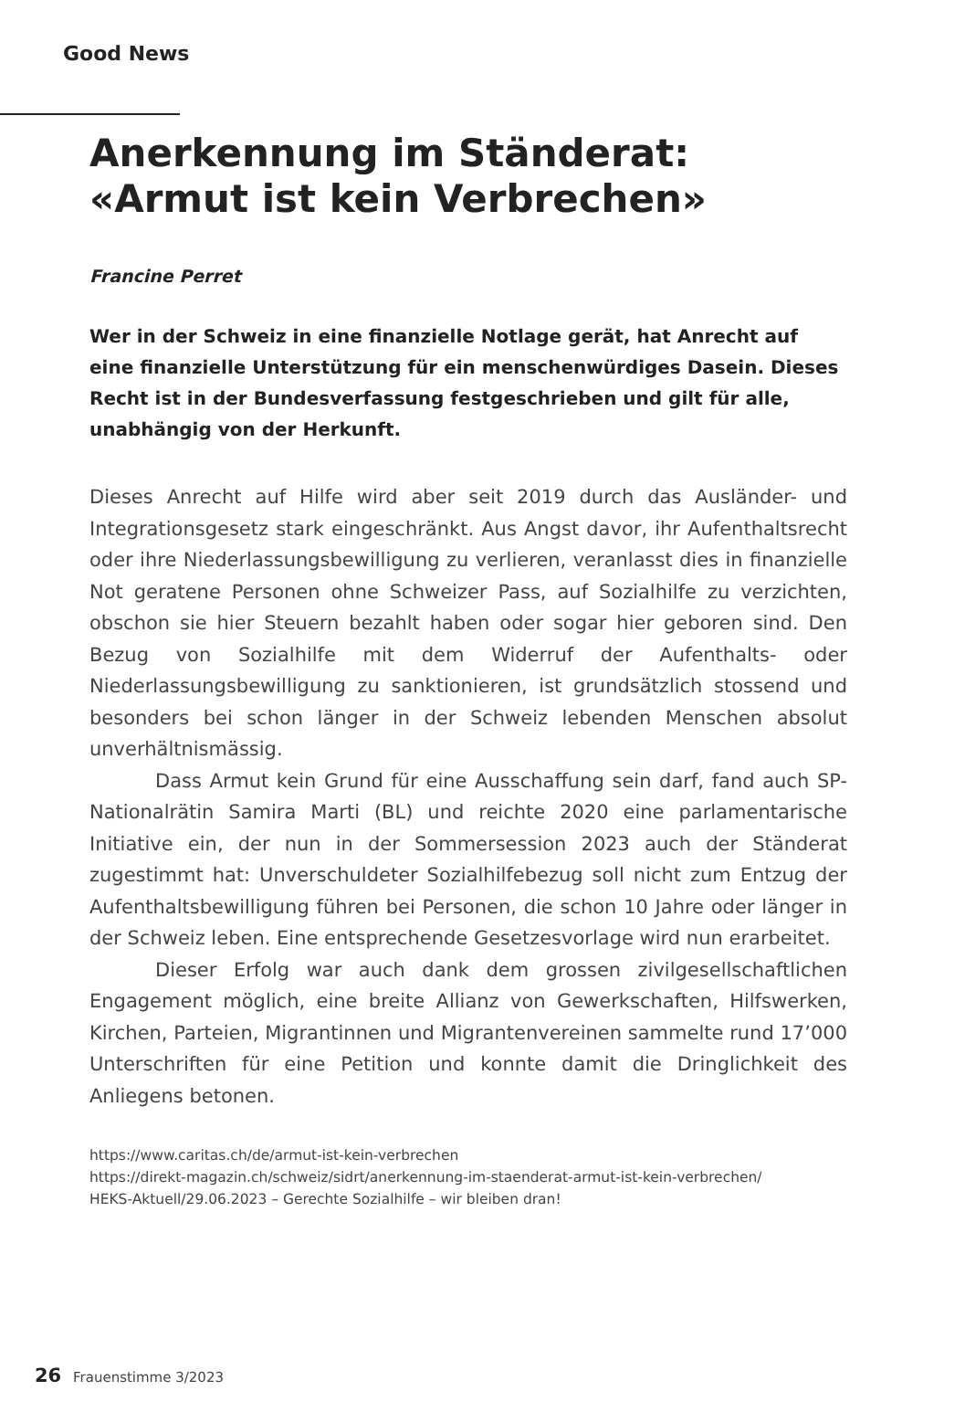Good News
Anerkennung im Ständerat:
«Armut ist kein Verbrechen»
Francine Perret
Wer in der Schweiz in eine finanzielle Notlage gerät, hat Anrecht auf eine finanzielle Unterstützung für ein menschenwürdiges Dasein. Dieses Recht ist in der Bundesverfassung festgeschrieben und gilt für alle, unabhängig von der Herkunft.
Dieses Anrecht auf Hilfe wird aber seit 2019 durch das Ausländer- und Integrationsgesetz stark eingeschränkt. Aus Angst davor, ihr Aufenthaltsrecht oder ihre Niederlassungsbewilligung zu verlieren, veranlasst dies in finanzielle Not geratene Personen ohne Schweizer Pass, auf Sozialhilfe zu verzichten, obschon sie hier Steuern bezahlt haben oder sogar hier geboren sind. Den Bezug von Sozialhilfe mit dem Widerruf der Aufenthalts- oder Niederlassungsbewilligung zu sanktionieren, ist grundsätzlich stossend und besonders bei schon länger in der Schweiz lebenden Menschen absolut unverhältnismässig.
Dass Armut kein Grund für eine Ausschaffung sein darf, fand auch SP-Nationalrätin Samira Marti (BL) und reichte 2020 eine parlamentarische Initiative ein, der nun in der Sommersession 2023 auch der Ständerat zugestimmt hat: Unverschuldeter Sozialhilfebezug soll nicht zum Entzug der Aufenthaltsbewilligung führen bei Personen, die schon 10 Jahre oder länger in der Schweiz leben. Eine entsprechende Gesetzesvorlage wird nun erarbeitet.
Dieser Erfolg war auch dank dem grossen zivilgesellschaftlichen Engagement möglich, eine breite Allianz von Gewerkschaften, Hilfswerken, Kirchen, Parteien, Migrantinnen und Migrantenvereinen sammelte rund 17’000 Unterschriften für eine Petition und konnte damit die Dringlichkeit des Anliegens betonen.
https://www.caritas.ch/de/armut-ist-kein-verbrechen
https://direkt-magazin.ch/schweiz/sidrt/anerkennung-im-staenderat-armut-ist-kein-verbrechen/
HEKS-Aktuell/29.06.2023 – Gerechte Sozialhilfe – wir bleiben dran!
26 Frauenstimme 3/2023